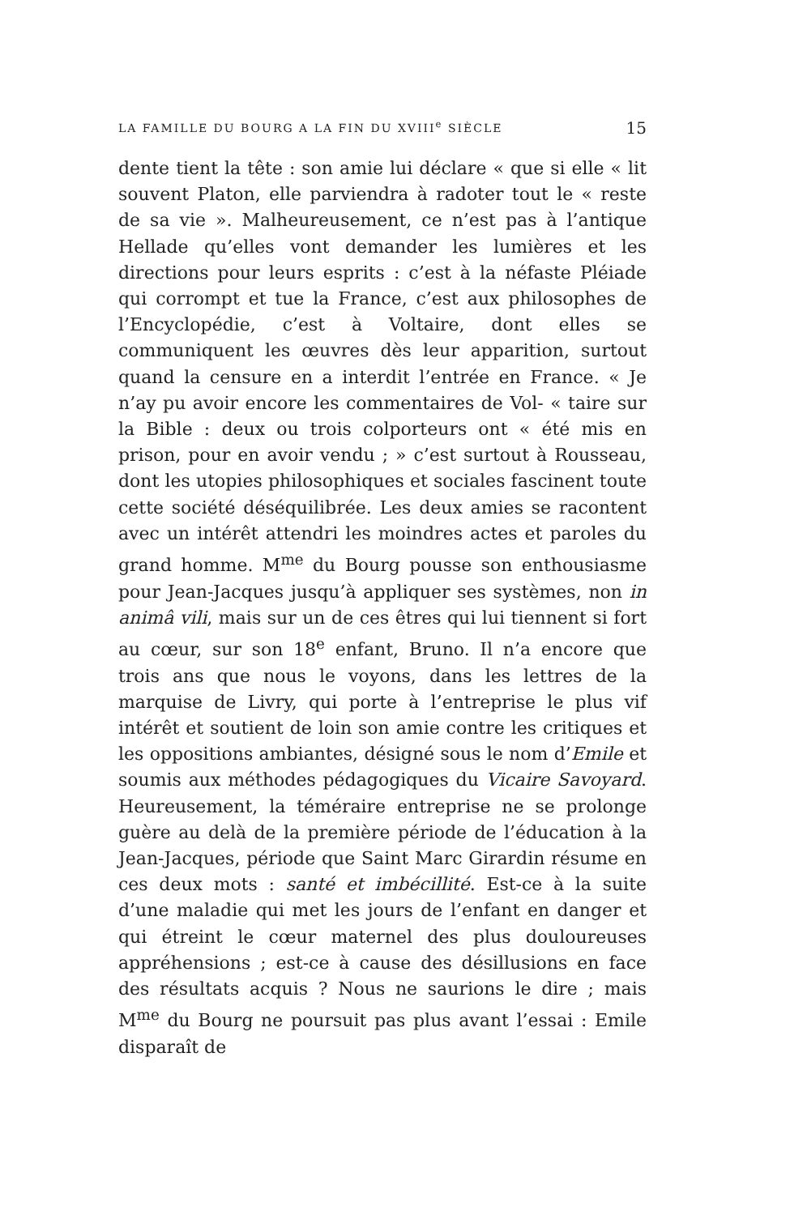LA FAMILLE DU BOURG A LA FIN DU XVIII<sup>e</sup> SIÈCLE 15
dente tient la tête : son amie lui déclare « que si elle « lit souvent Platon, elle parviendra à radoter tout le « reste de sa vie ». Malheureusement, ce n’est pas à l’antique Hellade qu’elles vont demander les lumières et les directions pour leurs esprits : c’est à la néfaste Pléiade qui corrompt et tue la France, c’est aux philosophes de l’Encyclopédie, c’est à Voltaire, dont elles se communiquent les œuvres dès leur apparition, surtout quand la censure en a interdit l’entrée en France. « Je n’ay pu avoir encore les commentaires de Vol- « taire sur la Bible : deux ou trois colporteurs ont « été mis en prison, pour en avoir vendu ; » c’est surtout à Rousseau, dont les utopies philosophiques et sociales fascinent toute cette société déséquilibrée. Les deux amies se racontent avec un intérêt attendri les moindres actes et paroles du grand homme. M<sup>me</sup> du Bourg pousse son enthousiasme pour Jean-Jacques jusqu’à appliquer ses systèmes, non in animâ vili, mais sur un de ces êtres qui lui tiennent si fort au cœur, sur son 18<sup>e</sup> enfant, Bruno. Il n’a encore que trois ans que nous le voyons, dans les lettres de la marquise de Livry, qui porte à l’entreprise le plus vif intérêt et soutient de loin son amie contre les critiques et les oppositions ambiantes, désigné sous le nom d’Emile et soumis aux méthodes pédagogiques du Vicaire Savoyard. Heureusement, la téméraire entreprise ne se prolonge guère au delà de la première période de l’éducation à la Jean-Jacques, période que Saint Marc Girardin résume en ces deux mots : santé et imbécillité. Est-ce à la suite d’une maladie qui met les jours de l’enfant en danger et qui étreint le cœur maternel des plus douloureuses appréhensions ; est-ce à cause des désillusions en face des résultats acquis ? Nous ne saurions le dire ; mais M<sup>me</sup> du Bourg ne poursuit pas plus avant l’essai : Emile disparaît de